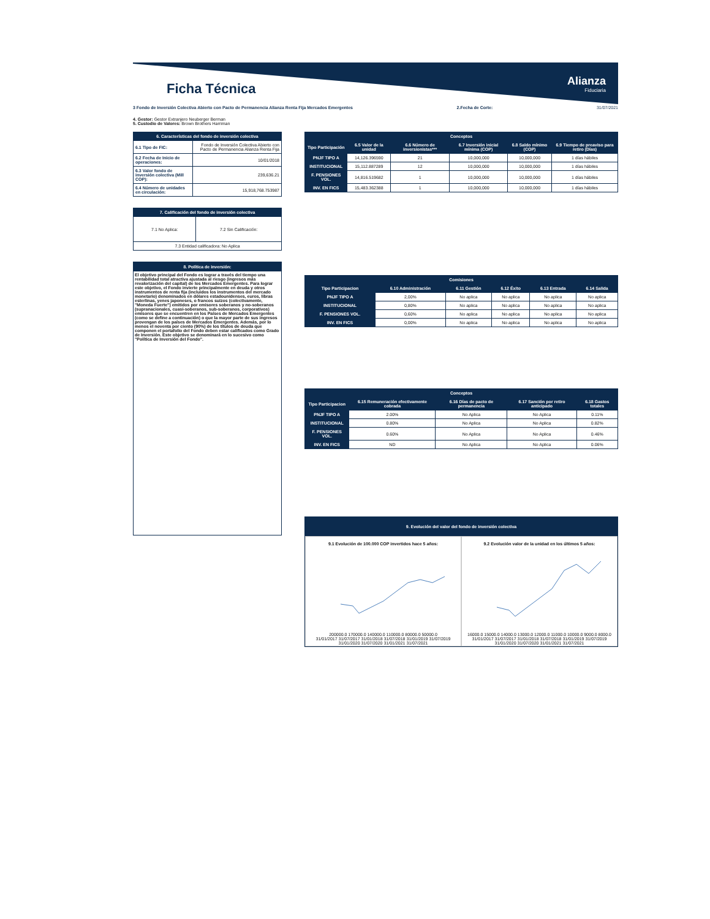Alianza
Fiduciaria
Ficha Técnica
3 Fondo de Inversión Colectiva Abierto con Pacto de Permanencia Alianza Renta Fija Mercados Emergentes 2.Fecha de Corte: 31/07/2021
4. Gestor: Gestor Extranjero Neuberger Berman
5. Custodio de Valores: Brown Brothers Harriman
| 6. Características del fondo de inversión colectiva | |
| --- | --- |
| 6.1 Tipo de FIC: | Fondo de Inversión Colectiva Abierto con Pacto de Permanencia Alianza Renta Fija |
| 6.2 Fecha de Inicio de operaciones: | 10/01/2018 |
| 6.3 Valor fondo de inversión colectiva (Mill COP): | 239,636.21 |
| 6.4 Número de unidades en circulación: | 15,918,768.753987 |
| 7. Calificación del fondo de inversión colectiva | |
| --- | --- |
| 7.1 No Aplica: | 7.2 Sin Calificación: |
| 7.3 Entidad calificadora: No Aplica | |
8. Política de inversión:
El objetivo principal del Fondo es lograr a través del tiempo una rentabilidad total atractiva ajustada al riesgo (ingresos más revalorización del capital) de los Mercados Emergentes. Para lograr este objetivo, el Fondo invierte principalmente en deuda y otros instrumentos de renta fija (incluidos los instrumentos del mercado monetario) denominados en dólares estadounidenses, euros, libras esterlinas, yenes japoneses, o francos suizos (colectivamente, "Moneda Fuerte") emitidos por emisores soberanos y no-soberanos (supranacionales, cuasi-soberanos, sub-soberanos, corporativos) emisores que se encuentren en los Países de Mercados Emergentes (como se define a continuación) o que la mayor parte de sus ingresos provengan de los países de Mercados Emergentes. Además, por lo menos el noventa por ciento (90%) de los títulos de deuda que componen el portafolio del Fondo deben estar calificados como Grado de Inversión. Este objetivo se denominará en lo sucesivo como "Política de Inversión del Fondo".
| Conceptos | | | | | |
| --- | --- | --- | --- | --- | --- |
| Tipo Participación | 6.5 Valor de la unidad | 6.6 Número de inversionistas*** | 6.7 Inversión inicial mínima (COP) | 6.8 Saldo mínimo (COP) | 6.9 Tiempo de preaviso para retiro (Días) |
| PNJF TIPO A | 14,126.396590 | 21 | 10,000,000 | 10,000,000 | 1 días hábiles |
| INSTITUCIONAL | 15,112.887289 | 12 | 10,000,000 | 10,000,000 | 1 días hábiles |
| F. PENSIONES VOL. | 14,816.519682 | 1 | 10,000,000 | 10,000,000 | 1 días hábiles |
| INV. EN FICS | 15,483.362388 | 1 | 10,000,000 | 10,000,000 | 1 días hábiles |
| Comisiones | | | | | |
| --- | --- | --- | --- | --- | --- |
| Tipo Participacion | 6.10 Administración | 6.11 Gestión | 6.12 Éxito | 6.13 Entrada | 6.14 Salida |
| PNJF TIPO A | 2,00% | No aplica | No aplica | No aplica | No aplica |
| INSTITUCIONAL | 0,80% | No aplica | No aplica | No aplica | No aplica |
| F. PENSIONES VOL. | 0,60% | No aplica | No aplica | No aplica | No aplica |
| INV. EN FICS | 0,00% | No aplica | No aplica | No aplica | No aplica |
| Conceptos | | | | |
| --- | --- | --- | --- | --- |
| Tipo Participacion | 6.15 Remuneración efectivamente cobrada | 6.16 Días de pacto de permanencia | 6.17 Sanción por retiro anticipado | 6.18 Gastos totales |
| PNJF TIPO A | 2.00% | No Aplica | No Aplica | 0.11% |
| INSTITUCIONAL | 0.80% | No Aplica | No Aplica | 0.82% |
| F. PENSIONES VOL. | 0.60% | No Aplica | No Aplica | 0.46% |
| INV. EN FICS | ND | No Aplica | No Aplica | 0.06% |
9. Evolución del valor del fondo de inversión colectiva
9.1 Evolución de 100.000 COP invertidos hace 5 años:
200000.0 170000.0 140000.0 110000.0 80000.0 50000.0
31/01/2017 31/07/2017 31/01/2018 31/07/2018 31/01/2019 31/07/2019 31/01/2020 31/07/2020 31/01/2021 31/07/2021
9.2 Evolución valor de la unidad en los últimos 5 años:
16000.0 15000.0 14000.0 13000.0 12000.0 11000.0 10000.0 9000.0 8000.0
31/01/2017 31/07/2017 31/01/2018 31/07/2018 31/01/2019 31/07/2019 31/01/2020 31/07/2020 31/01/2021 31/07/2021